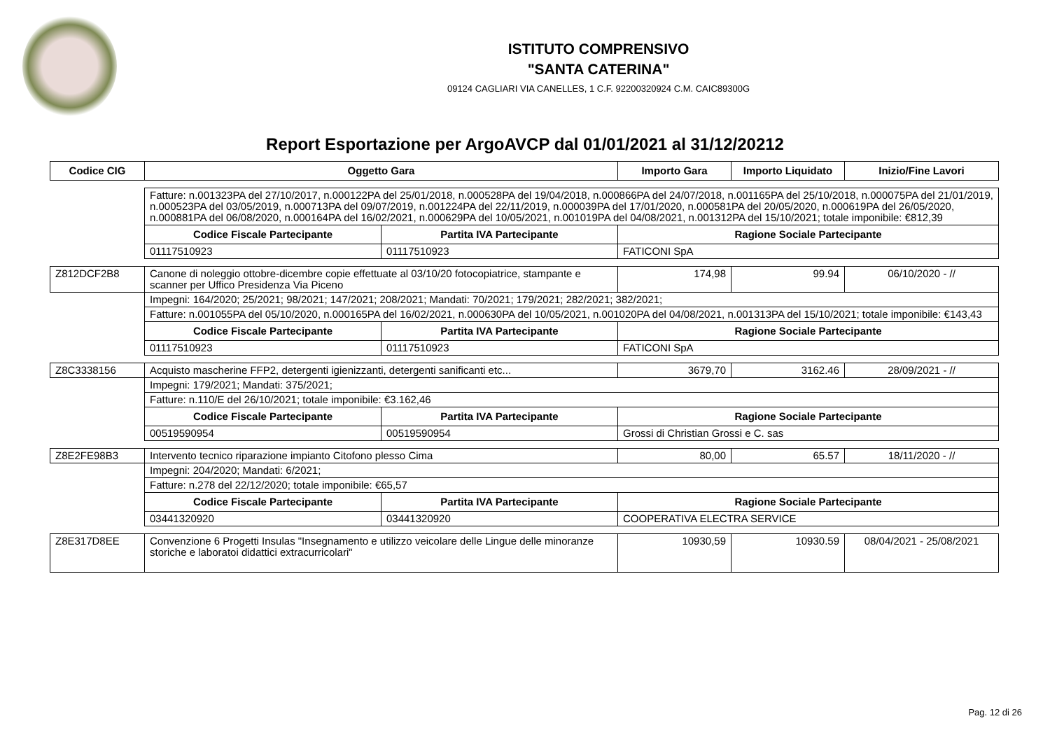ISTITUTO COMPRENSIVO
"SANTA CATERINA"
09124 CAGLIARI VIA CANELLES, 1 C.F. 92200320924 C.M. CAIC89300G
Report Esportazione per ArgoAVCP dal 01/01/2021 al 31/12/20212
| Codice CIG | Oggetto Gara | | Importo Gara | Importo Liquidato | Inizio/Fine Lavori |
| --- | --- | --- | --- | --- | --- |
| | Fatture: n.001323PA del 27/10/2017, n.000122PA del 25/01/2018, n.000528PA del 19/04/2018, n.000866PA del 24/07/2018, n.001165PA del 25/10/2018, n.000075PA del 21/01/2019, n.000523PA del 03/05/2019, n.000713PA del 09/07/2019, n.001224PA del 22/11/2019, n.000039PA del 17/01/2020, n.000581PA del 20/05/2020, n.000619PA del 26/05/2020, n.000881PA del 06/08/2020, n.000164PA del 16/02/2021, n.000629PA del 10/05/2021, n.001019PA del 04/08/2021, n.001312PA del 15/10/2021; totale imponibile: €812,39 | | | | |
| | Codice Fiscale Partecipante | Partita IVA Partecipante | Ragione Sociale Partecipante | | |
| | 01117510923 | 01117510923 | FATICONI SpA | | |
| Z812DCF2B8 | Canone di noleggio ottobre-dicembre copie effettuate al 03/10/20 fotocopiatrice, stampante e scanner per Uffico Presidenza Via Piceno | | 174,98 | 99.94 | 06/10/2020 - // |
| | Impegni: 164/2020; 25/2021; 98/2021; 147/2021; 208/2021; Mandati: 70/2021; 179/2021; 282/2021; 382/2021; | | | | |
| | Fatture: n.001055PA del 05/10/2020, n.000165PA del 16/02/2021, n.000630PA del 10/05/2021, n.001020PA del 04/08/2021, n.001313PA del 15/10/2021; totale imponibile: €143,43 | | | | |
| | Codice Fiscale Partecipante | Partita IVA Partecipante | Ragione Sociale Partecipante | | |
| | 01117510923 | 01117510923 | FATICONI SpA | | |
| Z8C3338156 | Acquisto mascherine FFP2, detergenti igienizzanti, detergenti sanificanti etc... | | 3679,70 | 3162.46 | 28/09/2021 - // |
| | Impegni: 179/2021; Mandati: 375/2021; | | | | |
| | Fatture: n.110/E del 26/10/2021; totale imponibile: €3.162,46 | | | | |
| | Codice Fiscale Partecipante | Partita IVA Partecipante | Ragione Sociale Partecipante | | |
| | 00519590954 | 00519590954 | Grossi di Christian Grossi e C. sas | | |
| Z8E2FE98B3 | Intervento tecnico riparazione impianto Citofono plesso Cima | | 80,00 | 65.57 | 18/11/2020 - // |
| | Impegni: 204/2020; Mandati: 6/2021; | | | | |
| | Fatture: n.278 del 22/12/2020; totale imponibile: €65,57 | | | | |
| | Codice Fiscale Partecipante | Partita IVA Partecipante | Ragione Sociale Partecipante | | |
| | 03441320920 | 03441320920 | COOPERATIVA ELECTRA SERVICE | | |
| Z8E317D8EE | Convenzione 6 Progetti Insulas "Insegnamento e utilizzo veicolare delle Lingue delle minoranze storiche e laboratoi didattici extracurricolari" | | 10930,59 | 10930.59 | 08/04/2021 - 25/08/2021 |
Pag. 12 di 26